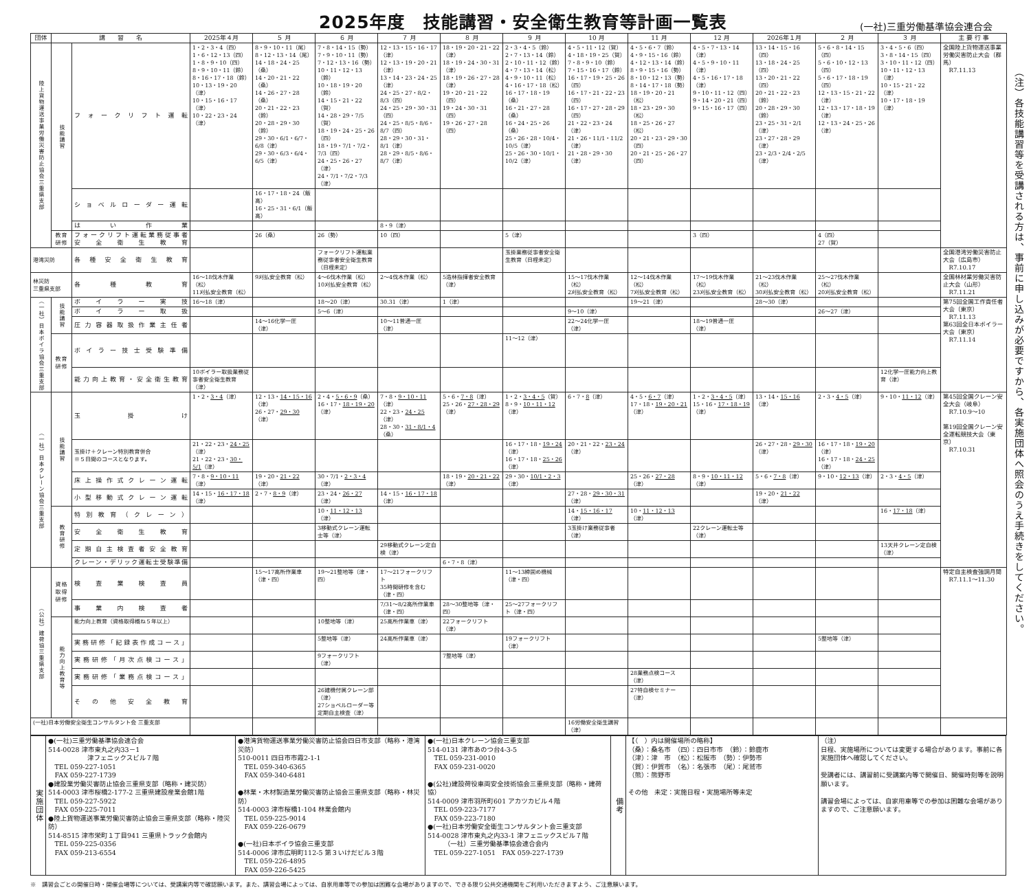2025年度　技能講習・安全衛生教育等計画一覧表
(一社)三重労働基準協会連合会
| 団体 | 講 習 名 | | 2025年４月 | ５ 月 | ６ 月 | ７ 月 | ８ 月 | ９ 月 | 10 月 | 11 月 | 12 月 | 2026年１月 | ２ 月 | ３ 月 | 主 要 行 事 |
| --- | --- | --- | --- | --- | --- | --- | --- | --- | --- | --- | --- | --- | --- | --- | --- |
| 陸上貨物運送事業労働災害防止協会三重県支部 | 技能講習 | フォークリフト運転 | 1・2・3・4（四） 1・6・12・13（四） 1・8・9・10（四） 8・9・10・11（鈴） 8・16・17・18（鈴） 10・13・19・20（津） 10・15・16・17（津） 10・22・23・24（津） | 8・9・10・11（尾） 8・12・13・14（尾） 14・18・24・25（桑） 14・20・21・22（桑） 14・26・27・28（桑） 20・21・22・23（鈴） 20・28・29・30（鈴） 29・30・6/1・6/7・6/8（津） 29・30・6/3・6/4・6/5（津） | 7・8・14・15（勢） 7・9・10・11（勢） 7・12・13・16（勢） 10・11・12・13（鈴） 10・18・19・20（鈴） 14・15・21・22（賀） 14・28・29・7/5（賀） 18・19・24・25・26（四） 18・19・7/1・7/2・7/3（四） 24・25・26・27（津） 24・7/1・7/2・7/3（津） | 12・13・15・16・17（津） 12・13・19・20・21（津） 13・14・23・24・25（津） 24・25・27・8/2・8/3（四） 24・25・29・30・31（四） 24・25・8/5・8/6・8/7（四） 28・29・30・31・8/1（津） 28・29・8/5・8/6・8/7（津） | 18・19・20・21・22（津） 18・19・24・30・31（津） 18・19・26・27・28（津） 19・20・21・22（四） 19・24・30・31（四） 19・26・27・28（四） | 2・3・4・5（鈴） 2・7・13・14（鈴） 2・10・11・12（鈴） 4・7・13・14（松） 4・9・10・11（松） 4・16・17・18（松） 16・17・18・19（桑） 16・21・27・28（桑） 16・24・25・26（桑） 25・26・28・10/4・10/5（津） 25・26・30・10/1・10/2（津） | 4・5・11・12（賀） 4・18・19・25（賀） 7・8・9・10（鈴） 7・15・16・17（鈴） 16・17・19・25・26（四） 16・17・21・22・23（四） 16・17・27・28・29（四） 21・22・23・24（津） 21・26・11/1・11/2（津） 21・28・29・30（津） | 4・5・6・7（鈴） 4・9・15・16（鈴） 4・12・13・14（鈴） 8・9・15・16（勢） 8・10・12・13（勢） 8・14・17・18（勢） 18・19・20・21（松） 18・23・29・30（松） 18・25・26・27（松） 20・21・23・29・30（四） 20・21・25・26・27（四） | 4・5・7・13・14（津） 4・5・9・10・11（津） 4・5・16・17・18（津） 9・10・11・12（四） 9・14・20・21（四） 9・15・16・17（四） | 13・14・15・16（四） 13・18・24・25（四） 13・20・21・22（四） 20・21・22・23（鈴） 20・28・29・30（鈴） 23・25・31・2/1（津） 23・27・28・29（津） 23・2/3・2/4・2/5（津） | 5・6・8・14・15（四） 5・6・10・12・13（四） 5・6・17・18・19（四） 12・13・15・21・22（津） 12・13・17・18・19（津） 12・13・24・25・26（津） | 3・4・5・6（四） 3・8・14・15（四） 3・10・11・12（四） 10・11・12・13（津） 10・15・21・22（津） 10・17・18・19（津） | 全国陸上貨物運送事業労働災害防止大会（群馬） R7.11.13 |
| | | ショベルローダー運転 | | 16・17・18・24（飯高） 16・25・31・6/1（飯高） | | | | | | | | | | | |
| | | はい作業 | | | | 8・9（津） | | | | | | | | | |
| | 教育研修 | フォークリフト運転業務従事者 安全衛生教育 | | 26（桑） | 26（勢） | 10（四） | | 5（津） | | | 3（四） | | 4（四） 27（賀） | | |
| 港湾災防 | | 各種安全衛生教育 | | | フォークリフト運転業務従事者安全衛生教育（日程未定） | | | 玉掛業務従事者安全衛生教育（日程未定） | | | | | | | 全国港湾労働災害防止大会（広島市） R7.10.17 |
| 林災防 三重県支部 | | 各種教育 | 16～18伐木作業（松） 11刈払安全教育（松） | 9刈払安全教育（松） | 4～6伐木作業（松） 10刈払安全教育（松） | 2～4伐木作業（松） | 5造林指揮者安全教育（津） | | 15～17伐木作業（松） 2刈払安全教育（松） | 12～14伐木作業（松） 7刈払安全教育（松） | 17～19伐木作業（松） 23刈払安全教育（松） | 21～23伐木作業（松） 30刈払安全教育（松） | 25～27伐木作業（松） 20刈払安全教育（松） | | 全国林材業労働災害防止大会（山形） R7.11.21 |
| （一社）日本ボイラ協会三重支部 | 技能講習 | ボイラー実技 | 16～18（津） | | 18～20（津） | 30.31（津） | 1（津） | | | 19～21（津） | | 28～30（津） | | | 第75回全国工作責任者大会（東京） R7.11.13 第63回全日本ボイラー大会（東京） R7.11.14 |
| | | ボイラー取扱 | | | 5～6（津） | | | | 9～10（津） | | | | 26～27（津） | | |
| | | 圧力容器取扱作業主任者 | | 14～16化学一圧（津） | | 10～11普通一圧（津） | | | 22～24化学一圧（津） | | 18～19普通一圧（津） | | | | |
| | 教育研修 | ボイラー技士受験準備 | | | | | | 11～12（津） | | | | | | | |
| | | 能力向上教育・安全衛生教育 | 10ボイラー取扱業務従事者安全衛生教育（津） | | | | | | | | | | | 12化学一圧能力向上教育（津） | |
| （一社）日本クレーン協会三重支部 | 技能講習 | 玉掛け | 1・2・ 3・4 （津） | 12・13・ 14・15・16 （津） 26・27・ 29・30 （津） | 2・4・ 5・6・9 （桑） 16・17・ 18・19・20 （津） | 7・8・ 9・10・11 （津） 22・23・ 24・25 （津） 28・30・ 31・8/1・4 （桑） | 5・6・ 7・8 （津） 25・26・ 27・28・29 （津） | 1・2・ 3・4・5 （賀） 8・9・ 10・11・12 （津） | 6・7・ 8 （津） | 4・5・ 6・7 （津） 17・18・ 19・20・21 （津） | 1・2・ 3・4・5 （津） 15・16・ 17・18・19 （津） | 13・14・ 15・16 （津） | 2・3・ 4・5 （津） | 9・10・ 11・12 （津） | 第45回全国クレーン安全大会（岐阜） R7.10.9～10 第19回全国クレーン安全運転競技大会（東京） R7.10.31 |
| | | 玉掛け＋クレーン特別教育併合 ※５日間のコースとなります。 | 21・22・23・ 24・25 （津） 21・22・23・ 30・5/1 （津） | | | | | 16・17・18・ 19・24 （津） 16・17・18・ 25・26 （津） | 20・21・22・ 23・24 （津） | | | 26・27・28・ 29・30 （津） | 16・17・18・ 19・20 （津） 16・17・18・ 24・25 （津） | | |
| | | 床上操作式クレーン運転 | 7・8・ 9・10・11 （津） | 19・20・ 21・22 （津） | 30・7/1・ 2・3・4 （津） | | 18・19・ 20・21・22 （津） | 29・30・ 10/1・2・3 （津） | | 25・26・ 27・28 （津） | 8・9・ 10・11・12 （津） | 5・6・ 7・8 （津） | 9・10・ 12・13 （津） | 2・3・ 4・5 （津） | |
| | | 小型移動式クレーン運転 | 14・15・ 16・17・18 （津） | 2・7・ 8・9 （津） | 23・24・ 26・27 （津） | 14・15・ 16・17・18 （津） | | | 27・28・ 29・30・31 （津） | | | 19・20・ 21・22 （津） | | | |
| | 教育研修 | 特別教育（クレーン） | | | 10・ 11・12・13 （津） | | | | 14・ 15・16・17 （津） | 10・ 11・12・13 （津） | | | | 16・ 17・18 （津） | |
| | | 安全衛生教育 | | | 3移動式クレーン運転士等（津） | | | | 3玉掛け業務従事者（津） | | 22クレーン運転士等（津） | | | | |
| | | 定期自主検査者安全教育 | | | | 29移動式クレーン定自検（津） | | | | | | | | 13天井クレーン定自検（津） | |
| | | クレーン・デリック運転士受験準備 | | | | | 6・7・8（津） | | | | | | | | |
| （公社）建荷協三重県支部 | 資格取得研修 | 検査業検査員 | | 15～17高所作業車（津・四） | 19～21整地等（津・四） | 17～21フォークリフト 35時間研修を含む（津・四） | | 11～13締固め機械（津・四） | | | | | | | 特定自主検査強調月間 R7.11.1～11.30 |
| | | 事業内検査者 | | | | 7/31～8/2高所作業車（津・四） | 28～30整地等（津・四） | 25～27フォークリフト（津・四） | | | | | | | |
| | 能力向上教育等 | 能力向上教育（資格取得概ね５年以上） | | | 10整地等（津） | 25高所作業車（津） | 22フォークリフト（津） | | | | | | | | |
| | | 実務研修「記録表作成コース」 | | | 5整地等（津） | 24高所作業車（津） | | 19フォークリフト（津） | | | | | 5整地等（津） | | |
| | | 実務研修「月次点検コース」 | | | 9フォークリフト（津） | | 7整地等（津） | | | | | | | | |
| | | 実務研修「業務点検コース」 | | | | | | | | 28業務点検コース（津） | | | | | |
| | | その他安全教育 | | | 26建機付属クレーン部（津） 27ショベルローダー等定期自主検査（津） | | | | | 27特自検セミナー（津） | | | | | |
| (一社)日本労働安全衛生コンサルタント会 三重支部 | | | | | | | | | 16労働安全衛生講習（津） | | | | | | |
| 実施団体 | ●(一社)三重労働基準協会連合会 514-0028 津市東丸之内33－1 津フェニックスビル７階 TEL 059-227-1051 FAX 059-227-1739 ●建設業労働災害防止協会三重県支部（略称・建災防） 514-0003 津市桜橋2-177-2 三重県建設産業会館1階 TEL 059-227-5922 FAX 059-225-7011 ●陸上貨物運送事業労働災害防止協会三重県支部（略称・陸災防） 514-8515 津市栄町１丁目941 三重県トラック会館内 TEL 059-225-0356 FAX 059-213-6554 | ●港湾貨物運送事業労働災害防止協会四日市支部（略称・港湾災防） 510-0011 四日市市霞2-1-1 TEL 059-340-6365 FAX 059-340-6481 ●林業・木材製造業労働災害防止協会三重県支部（略称・林災防） 514-0003 津市桜橋1-104 林業会館内 TEL 059-225-9014 FAX 059-226-0679 ●(一社)日本ボイラ協会三重支部 514-0006 津市広明町112-5 第３いけだビル３階 TEL 059-226-4895 FAX 059-226-5425 | ●(一社)日本クレーン協会三重支部 514-0131 津市あのつ台4-3-5 TEL 059-231-0010 FAX 059-231-0020 ●(公社)建設荷役車両安全技術協会三重県支部（略称・建荷協） 514-0009 津市羽所町601 アカツカビル４階 TEL 059-223-7177 FAX 059-223-7180 ●(一社)日本労働安全衛生コンサルタント会三重支部 514-0028 津市東丸之内33-1 津フェニックスビル７階 （一社）三重労働基準協会連合会内 TEL 059-227-1051 FAX 059-227-1739 | 備考 | 【（ ）内は開催場所の略称】 （桑）：桑名市 （四）：四日市市 （鈴）：鈴鹿市 （津）：津 市 （松）：松阪市 （勢）：伊勢市 （賀）：伊賀市 （名）：名張市 （尾）：尾鷲市 （熊）：熊野市 その他 未定：実施日程・実施場所等未定 | （注） 日程、実施場所については変更する場合があります。事前に各実施団体へ確認してください。 受講者には、講習前に受講案内等で開催日、開催時刻等を説明願います。 講習会場によっては、自家用車等での参加は困難な会場がありますので、ご注意願います。 |
※　講習会ごとの開催日時・開催会場等については、受講案内等で確認願います。また、講習会場によっては、自家用車等での参加は困難な会場がありますので、できる限り公共交通機関をご利用いただきますよう、ご注意願います。
（注）各技能講習等を受講される方は、事前に申し込みが必要ですから、各実施団体へ照会のうえ手続きをしてください。